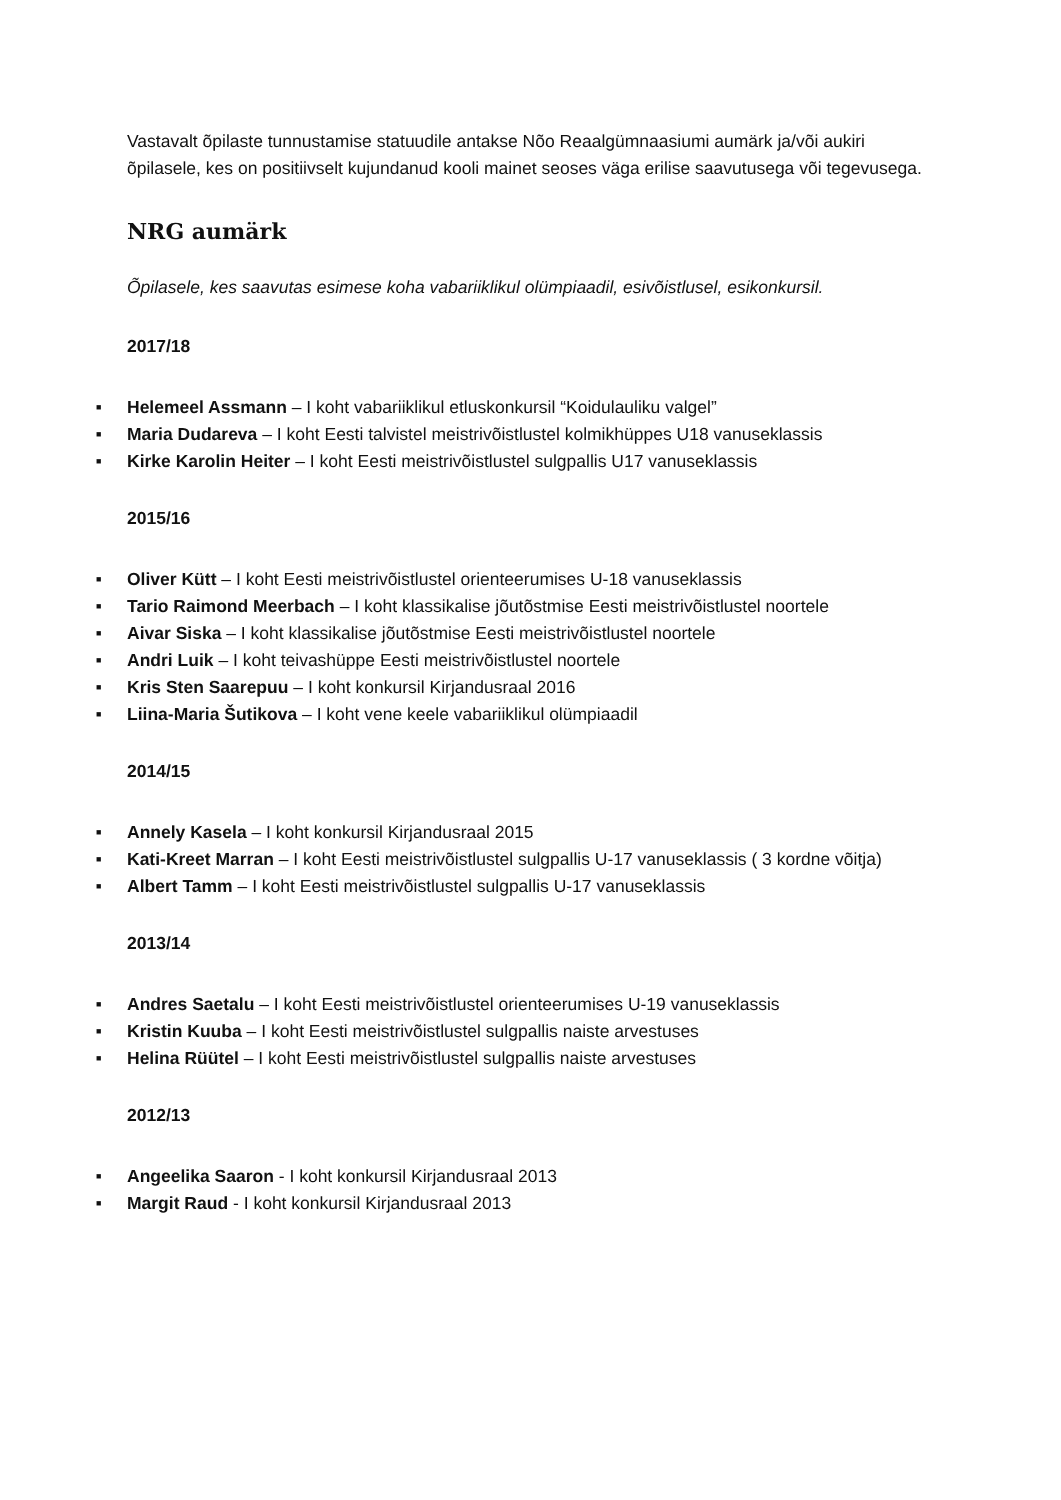Vastavalt õpilaste tunnustamise statuudile antakse Nõo Reaalgümnaasiumi aumärk ja/või aukiri õpilasele, kes on positiivselt kujundanud kooli mainet seoses väga erilise saavutusega või tegevusega.
NRG aumärk
Õpilasele, kes saavutas esimese koha vabariiklikul olümpiaadil, esivõistlusel, esikonkursil.
2017/18
■ Helemeel Assmann – I koht vabariiklikul etluskonkursil “Koidulauliku valgel”
■ Maria Dudareva – I koht Eesti talvistel meistrivõistlustel kolmikhüppes U18 vanuseklassis
■ Kirke Karolin Heiter – I koht Eesti meistrivõistlustel sulgpallis U17 vanuseklassis
2015/16
■ Oliver Kütt – I koht Eesti meistrivõistlustel orienteerumises U-18 vanuseklassis
■ Tario Raimond Meerbach – I koht klassikalise jõutõstmise Eesti meistrivõistlustel noortele
■ Aivar Siska – I koht klassikalise jõutõstmise Eesti meistrivõistlustel noortele
■ Andri Luik – I koht teivashüppe Eesti meistrivõistlustel noortele
■ Kris Sten Saarepuu – I koht konkursil Kirjandusraal 2016
■ Liina-Maria Šutikova – I koht vene keele vabariiklikul olümpiaadil
2014/15
■ Annely Kasela – I koht konkursil Kirjandusraal 2015
■ Kati-Kreet Marran – I koht Eesti meistrivõistlustel sulgpallis U-17 vanuseklassis ( 3 kordne võitja)
■ Albert Tamm – I koht Eesti meistrivõistlustel sulgpallis U-17 vanuseklassis
2013/14
■ Andres Saetalu – I koht Eesti meistrivõistlustel orienteerumises U-19 vanuseklassis
■ Kristin Kuuba – I koht Eesti meistrivõistlustel sulgpallis naiste arvestuses
■ Helina Rüütel – I koht Eesti meistrivõistlustel sulgpallis naiste arvestuses
2012/13
■ Angeelika Saaron - I koht konkursil Kirjandusraal 2013
■ Margit Raud - I koht konkursil Kirjandusraal 2013